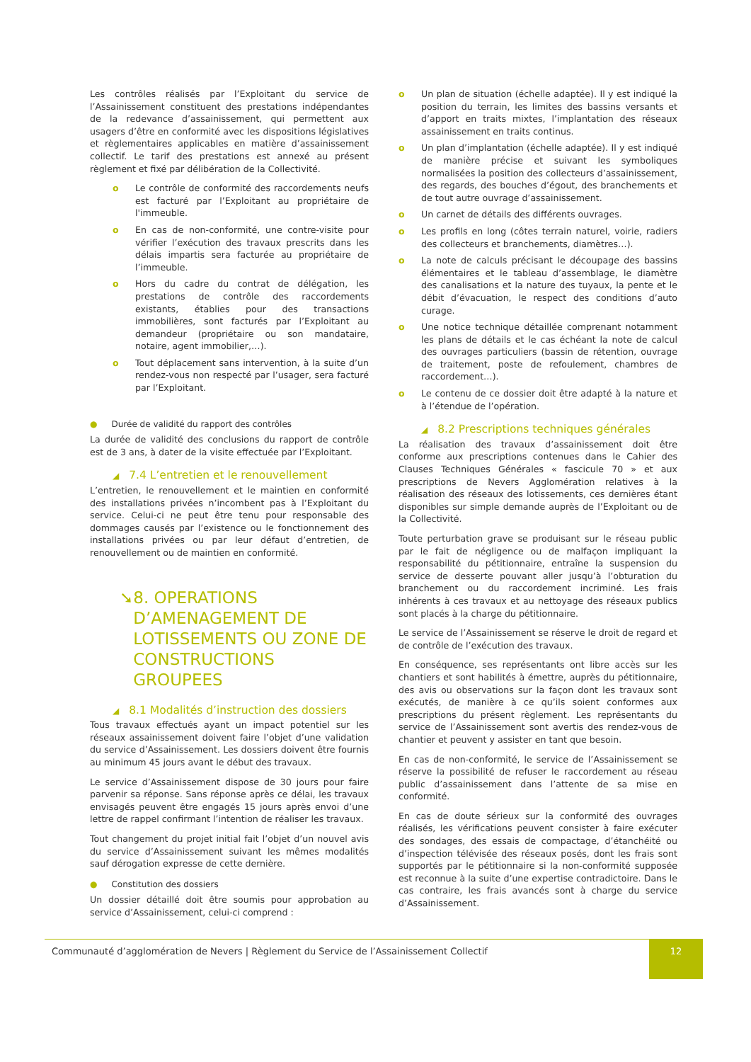Les contrôles réalisés par l’Exploitant du service de l’Assainissement constituent des prestations indépendantes de la redevance d’assainissement, qui permettent aux usagers d’être en conformité avec les dispositions législatives et règlementaires applicables en matière d’assainissement collectif. Le tarif des prestations est annexé au présent règlement et fixé par délibération de la Collectivité.
o Le contrôle de conformité des raccordements neufs est facturé par l’Exploitant au propriétaire de l'immeuble.
o En cas de non-conformité, une contre-visite pour vérifier l’exécution des travaux prescrits dans les délais impartis sera facturée au propriétaire de l’immeuble.
o Hors du cadre du contrat de délégation, les prestations de contrôle des raccordements existants, établies pour des transactions immobilières, sont facturés par l’Exploitant au demandeur (propriétaire ou son mandataire, notaire, agent immobilier,…).
o Tout déplacement sans intervention, à la suite d’un rendez-vous non respecté par l’usager, sera facturé par l’Exploitant.
● Durée de validité du rapport des contrôles
La durée de validité des conclusions du rapport de contrôle est de 3 ans, à dater de la visite effectuée par l’Exploitant.
◢ 7.4 L’entretien et le renouvellement
L’entretien, le renouvellement et le maintien en conformité des installations privées n’incombent pas à l’Exploitant du service. Celui-ci ne peut être tenu pour responsable des dommages causés par l’existence ou le fonctionnement des installations privées ou par leur défaut d’entretien, de renouvellement ou de maintien en conformité.
➘ 8. OPERATIONS D’AMENAGEMENT DE LOTISSEMENTS OU ZONE DE CONSTRUCTIONS GROUPEES
◢ 8.1 Modalités d’instruction des dossiers
Tous travaux effectués ayant un impact potentiel sur les réseaux assainissement doivent faire l’objet d’une validation du service d’Assainissement. Les dossiers doivent être fournis au minimum 45 jours avant le début des travaux.
Le service d’Assainissement dispose de 30 jours pour faire parvenir sa réponse. Sans réponse après ce délai, les travaux envisagés peuvent être engagés 15 jours après envoi d’une lettre de rappel confirmant l’intention de réaliser les travaux.
Tout changement du projet initial fait l’objet d’un nouvel avis du service d’Assainissement suivant les mêmes modalités sauf dérogation expresse de cette dernière.
● Constitution des dossiers
Un dossier détaillé doit être soumis pour approbation au service d’Assainissement, celui-ci comprend :
o Un plan de situation (échelle adaptée). Il y est indiqué la position du terrain, les limites des bassins versants et d’apport en traits mixtes, l’implantation des réseaux assainissement en traits continus.
o Un plan d’implantation (échelle adaptée). Il y est indiqué de manière précise et suivant les symboliques normalisées la position des collecteurs d’assainissement, des regards, des bouches d’égout, des branchements et de tout autre ouvrage d’assainissement.
o Un carnet de détails des différents ouvrages.
o Les profils en long (côtes terrain naturel, voirie, radiers des collecteurs et branchements, diamètres…).
o La note de calculs précisant le découpage des bassins élémentaires et le tableau d’assemblage, le diamètre des canalisations et la nature des tuyaux, la pente et le débit d’évacuation, le respect des conditions d’auto curage.
o Une notice technique détaillée comprenant notamment les plans de détails et le cas échéant la note de calcul des ouvrages particuliers (bassin de rétention, ouvrage de traitement, poste de refoulement, chambres de raccordement…).
o Le contenu de ce dossier doit être adapté à la nature et à l’étendue de l’opération.
◢ 8.2 Prescriptions techniques générales
La réalisation des travaux d’assainissement doit être conforme aux prescriptions contenues dans le Cahier des Clauses Techniques Générales « fascicule 70 » et aux prescriptions de Nevers Agglomération relatives à la réalisation des réseaux des lotissements, ces dernières étant disponibles sur simple demande auprès de l’Exploitant ou de la Collectivité.
Toute perturbation grave se produisant sur le réseau public par le fait de négligence ou de malfaçon impliquant la responsabilité du pétitionnaire, entraîne la suspension du service de desserte pouvant aller jusqu’à l’obturation du branchement ou du raccordement incriminé. Les frais inhérents à ces travaux et au nettoyage des réseaux publics sont placés à la charge du pétitionnaire.
Le service de l’Assainissement se réserve le droit de regard et de contrôle de l’exécution des travaux.
En conséquence, ses représentants ont libre accès sur les chantiers et sont habilités à émettre, auprès du pétitionnaire, des avis ou observations sur la façon dont les travaux sont exécutés, de manière à ce qu’ils soient conformes aux prescriptions du présent règlement. Les représentants du service de l’Assainissement sont avertis des rendez-vous de chantier et peuvent y assister en tant que besoin.
En cas de non-conformité, le service de l’Assainissement se réserve la possibilité de refuser le raccordement au réseau public d’assainissement dans l’attente de sa mise en conformité.
En cas de doute sérieux sur la conformité des ouvrages réalisés, les vérifications peuvent consister à faire exécuter des sondages, des essais de compactage, d’étanchéité ou d’inspection télévisée des réseaux posés, dont les frais sont supportés par le pétitionnaire si la non-conformité supposée est reconnue à la suite d’une expertise contradictoire. Dans le cas contraire, les frais avancés sont à charge du service d’Assainissement.
Communauté d’agglomération de Nevers | Règlement du Service de l’Assainissement Collectif
12